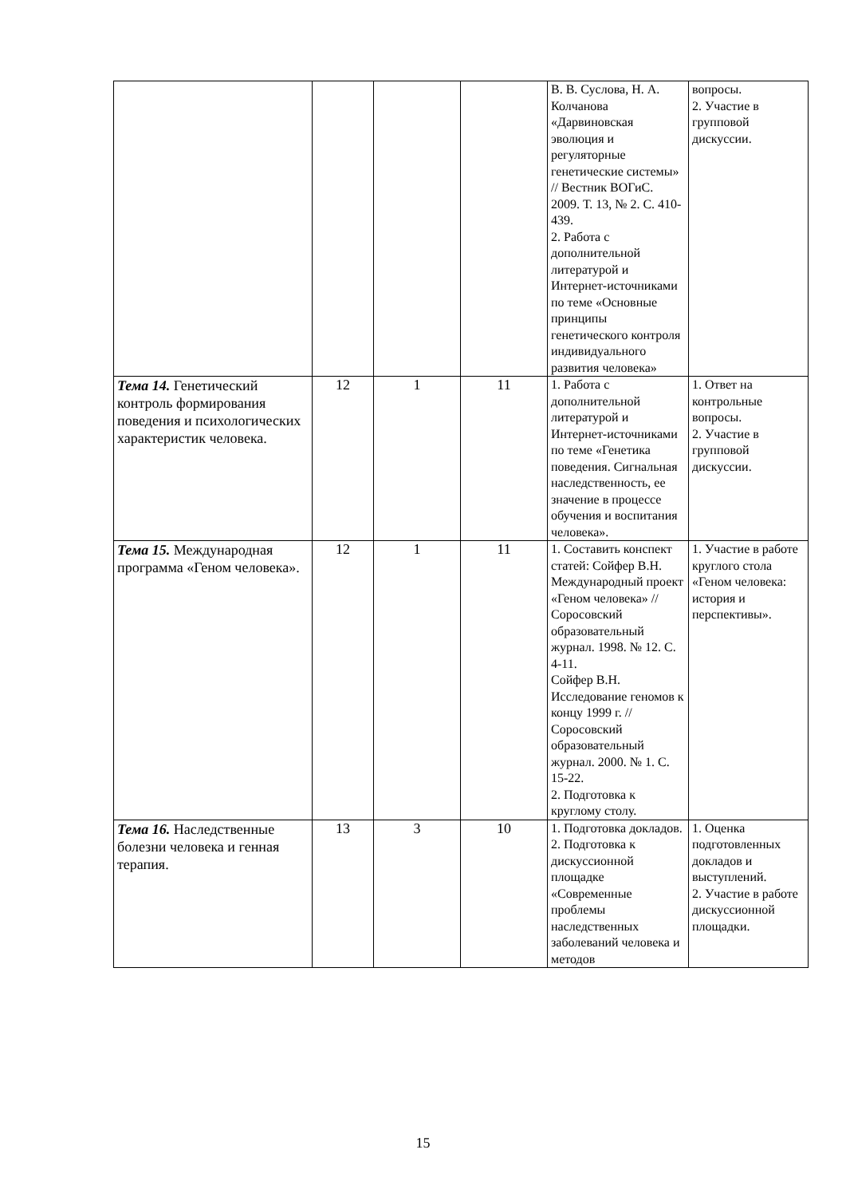| | | | | В. В. Суслова, Н. А. Колчанова «Дарвиновская эволюция и регуляторные генетические системы» // Вестник ВОГиС. 2009. Т. 13, № 2. С. 410-439. 2. Работа с дополнительной литературой и Интернет-источниками по теме «Основные принципы генетического контроля индивидуального развития человека» | вопросы. 2. Участие в групповой дискуссии. |
| Тема 14. Генетический контроль формирования поведения и психологических характеристик человека. | 12 | 1 | 11 | 1. Работа с дополнительной литературой и Интернет-источниками по теме «Генетика поведения. Сигнальная наследственность, ее значение в процессе обучения и воспитания человека». | 1. Ответ на контрольные вопросы. 2. Участие в групповой дискуссии. |
| Тема 15. Международная программа «Геном человека». | 12 | 1 | 11 | 1. Составить конспект статей: Сойфер В.Н. Международный проект «Геном человека» // Соросовский образовательный журнал. 1998. № 12. С. 4-11. Сойфер В.Н. Исследование геномов к концу 1999 г. // Соросовский образовательный журнал. 2000. № 1. С. 15-22. 2. Подготовка к круглому столу. | 1. Участие в работе круглого стола «Геном человека: история и перспективы». |
| Тема 16. Наследственные болезни человека и генная терапия. | 13 | 3 | 10 | 1. Подготовка докладов. 2. Подготовка к дискуссионной площадке «Современные проблемы наследственных заболеваний человека и методов | 1. Оценка подготовленных докладов и выступлений. 2. Участие в работе дискуссионной площадки. |
15